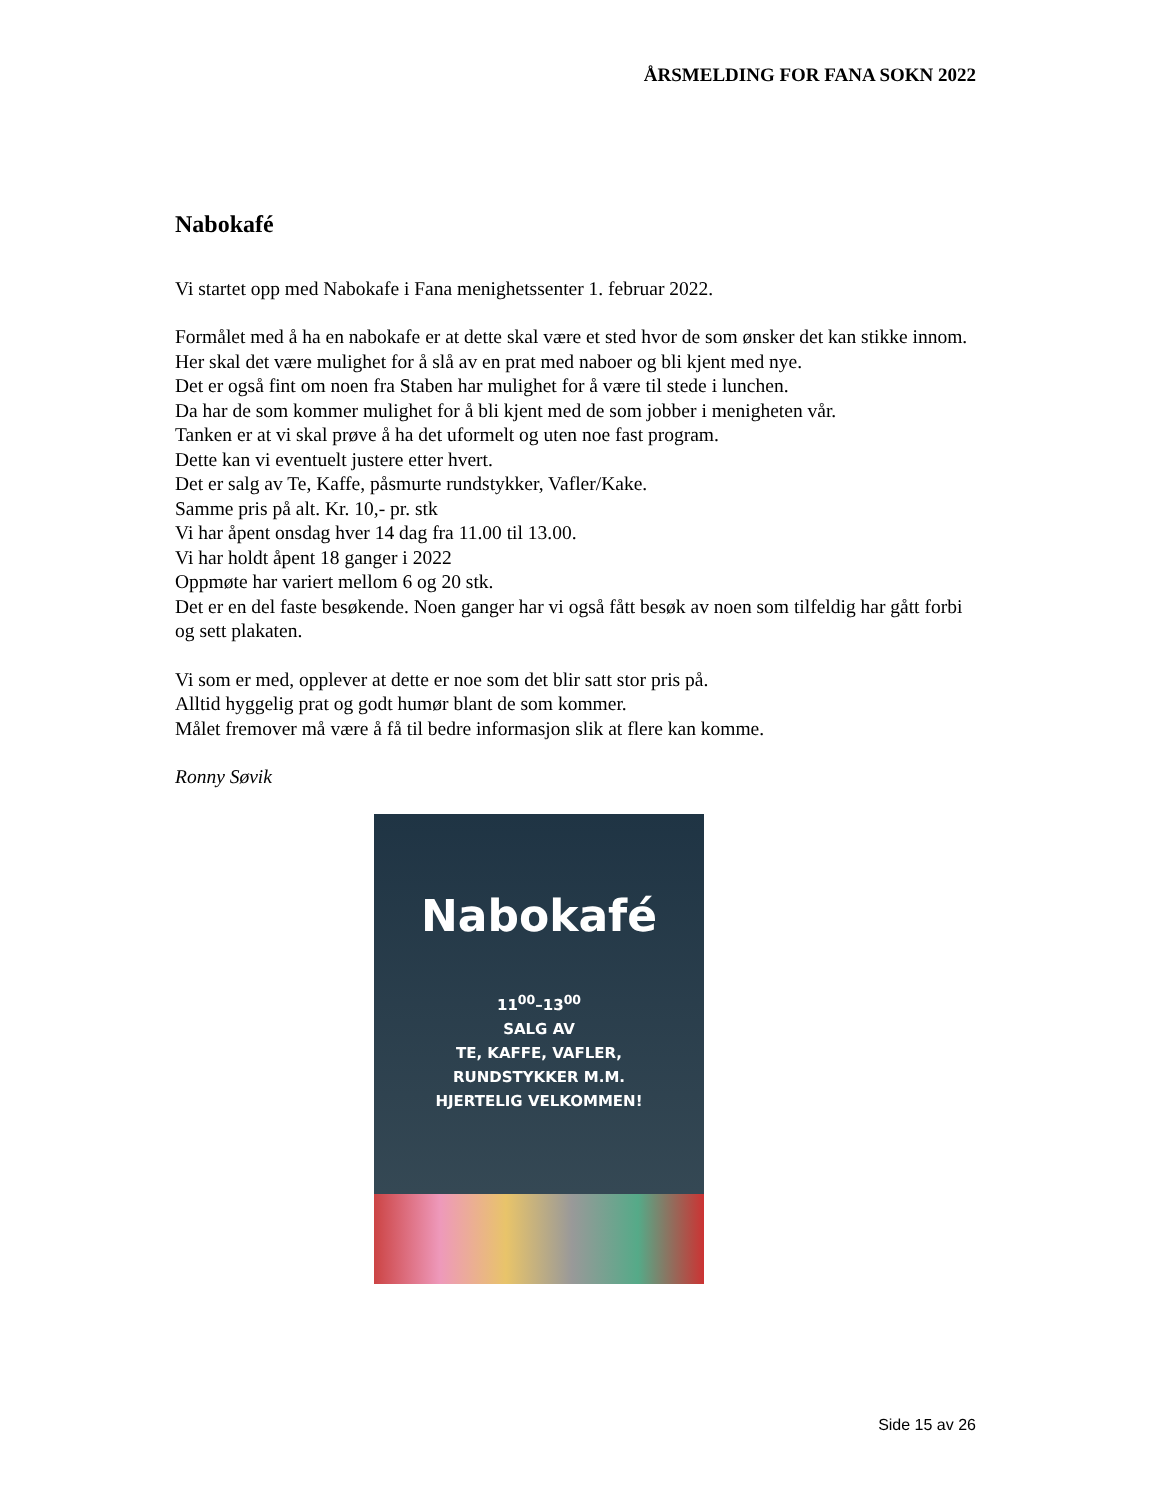ÅRSMELDING FOR FANA SOKN 2022
Nabokafé
Vi startet opp med Nabokafe i Fana menighetssenter 1. februar 2022.
Formålet med å ha en nabokafe er at dette skal være et sted hvor de som ønsker det kan stikke innom. Her skal det være mulighet for å slå av en prat med naboer og bli kjent med nye.
Det er også fint om noen fra Staben har mulighet for å være til stede i lunchen.
Da har de som kommer mulighet for å bli kjent med de som jobber i menigheten vår.
Tanken er at vi skal prøve å ha det uformelt og uten noe fast program.
Dette kan vi eventuelt justere etter hvert.
Det er salg av Te, Kaffe, påsmurte rundstykker, Vafler/Kake.
Samme pris på alt. Kr. 10,- pr. stk
Vi har åpent onsdag hver 14 dag fra 11.00 til 13.00.
Vi har holdt åpent 18 ganger i 2022
Oppmøte har variert mellom 6 og 20 stk.
Det er en del faste besøkende. Noen ganger har vi også fått besøk av noen som tilfeldig har gått forbi og sett plakaten.
Vi som er med, opplever at dette er noe som det blir satt stor pris på.
Alltid hyggelig prat og godt humør blant de som kommer.
Målet fremover må være å få til bedre informasjon slik at flere kan komme.
Ronny Søvik
Nabokafé
11<sup>00</sup>–13<sup>00</sup>
SALG AV
TE, KAFFE, VAFLER,
RUNDSTYKKER M.M.
HJERTELIG VELKOMMEN!
Side 15 av 26